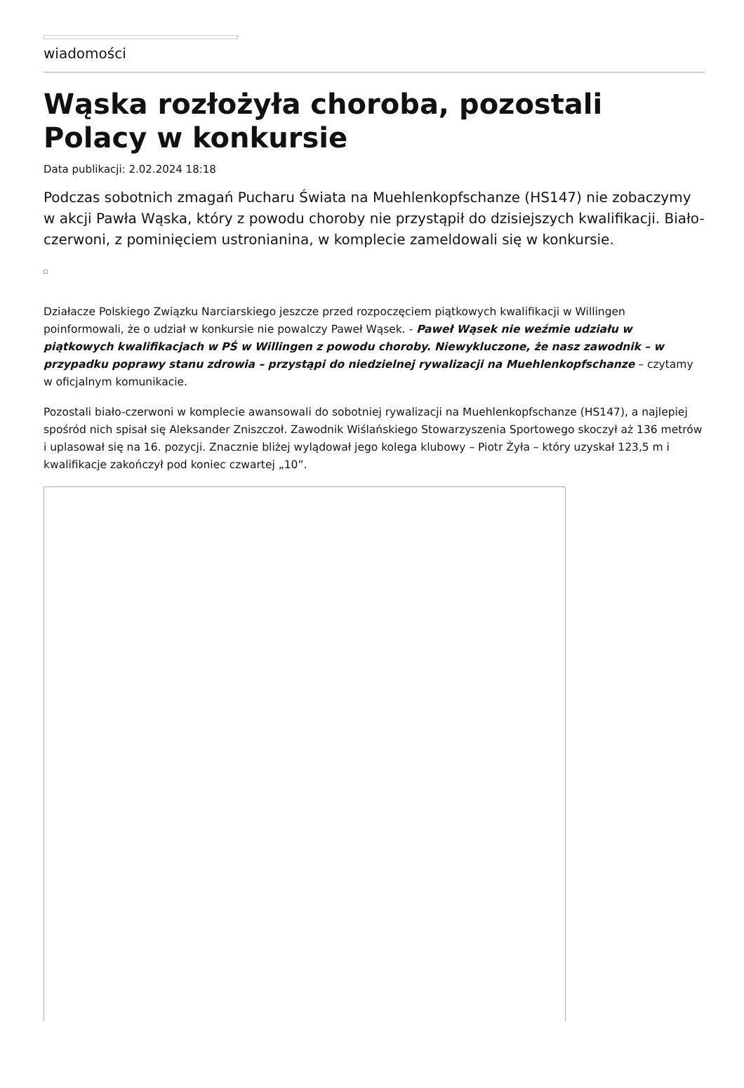wiadomości
Wąska rozłożyła choroba, pozostali Polacy w konkursie
Data publikacji: 2.02.2024 18:18
Podczas sobotnich zmagań Pucharu Świata na Muehlenkopfschanze (HS147) nie zobaczymy w akcji Pawła Wąska, który z powodu choroby nie przystąpił do dzisiejszych kwalifikacji. Biało-czerwoni, z pominięciem ustronianina, w komplecie zameldowali się w konkursie.
Działacze Polskiego Związku Narciarskiego jeszcze przed rozpoczęciem piątkowych kwalifikacji w Willingen poinformowali, że o udział w konkursie nie powalczy Paweł Wąsek. - Paweł Wąsek nie weźmie udziału w piątkowych kwalifikacjach w PŚ w Willingen z powodu choroby. Niewykluczone, że nasz zawodnik – w przypadku poprawy stanu zdrowia – przystąpi do niedzielnej rywalizacji na Muehlenkopfschanze – czytamy w oficjalnym komunikacie.
Pozostali biało-czerwoni w komplecie awansowali do sobotniej rywalizacji na Muehlenkopfschanze (HS147), a najlepiej spośród nich spisał się Aleksander Zniszczoł. Zawodnik Wiślańskiego Stowarzyszenia Sportowego skoczył aż 136 metrów i uplasował się na 16. pozycji. Znacznie bliżej wylądował jego kolega klubowy – Piotr Żyła – który uzyskał 123,5 m i kwalifikacje zakończył pod koniec czwartej „10”.